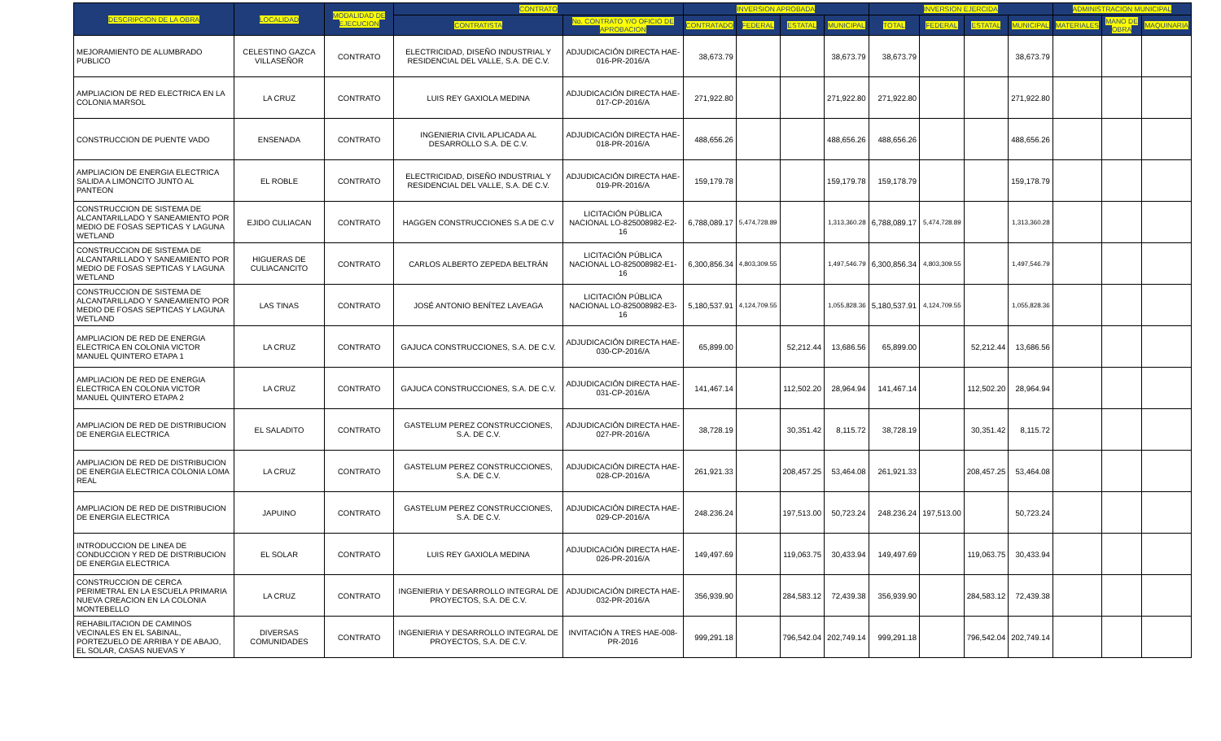| DESCRIPCION DE LA OBRA | LOCALIDAD | MODALIDAD DE EJECUCION | CONTRATO | | INVERSION APROBADA | | | | INVERSION EJERCIDA | | | | ADMINISTRACION MUNICIPAL | | |
| --- | --- | --- | --- | --- | --- | --- | --- | --- | --- | --- | --- | --- | --- | --- | --- |
| | | | CONTRATISTA | No. CONTRATO Y/O OFICIO DE APROBACION | CONTRATADO | FEDERAL | ESTATAL | MUNICIPAL | TOTAL | FEDERAL | ESTATAL | MUNICIPAL | MATERIALES | MANO DE OBRA | MAQUINARIA |
| MEJORAMIENTO DE ALUMBRADO PUBLICO | CELESTINO GAZCA VILLASEÑOR | CONTRATO | ELECTRICIDAD, DISEÑO INDUSTRIAL Y RESIDENCIAL DEL VALLE, S.A. DE C.V. | ADJUDICACIÓN DIRECTA HAE-016-PR-2016/A | 38,673.79 | | | 38,673.79 | 38,673.79 | | | 38,673.79 | | | |
| AMPLIACION DE RED ELECTRICA EN LA COLONIA MARSOL | LA CRUZ | CONTRATO | LUIS REY GAXIOLA MEDINA | ADJUDICACIÓN DIRECTA HAE-017-CP-2016/A | 271,922.80 | | | 271,922.80 | 271,922.80 | | | 271,922.80 | | | |
| CONSTRUCCION DE PUENTE VADO | ENSENADA | CONTRATO | INGENIERIA CIVIL APLICADA AL DESARROLLO S.A. DE C.V. | ADJUDICACIÓN DIRECTA HAE-018-PR-2016/A | 488,656.26 | | | 488,656.26 | 488,656.26 | | | 488,656.26 | | | |
| AMPLIACION DE ENERGIA ELECTRICA SALIDA A LIMONCITO JUNTO AL PANTEON | EL ROBLE | CONTRATO | ELECTRICIDAD, DISEÑO INDUSTRIAL Y RESIDENCIAL DEL VALLE, S.A. DE C.V. | ADJUDICACIÓN DIRECTA HAE-019-PR-2016/A | 159,179.78 | | | 159,179.78 | 159,178.79 | | | 159,178.79 | | | |
| CONSTRUCCION DE SISTEMA DE ALCANTARILLADO Y SANEAMIENTO POR MEDIO DE FOSAS SEPTICAS Y LAGUNA WETLAND | EJIDO CULIACAN | CONTRATO | HAGGEN CONSTRUCCIONES S.A DE C.V | LICITACIÓN PÚBLICA NACIONAL LO-825008982-E2-16 | 6,788,089.17 | 5,474,728.89 | | 1,313,360.28 | 6,788,089.17 | 5,474,728.89 | | 1,313,360.28 | | | |
| CONSTRUCCION DE SISTEMA DE ALCANTARILLADO Y SANEAMIENTO POR MEDIO DE FOSAS SEPTICAS Y LAGUNA WETLAND | HIGUERAS DE CULIACANCITO | CONTRATO | CARLOS ALBERTO ZEPEDA BELTRÁN | LICITACIÓN PÚBLICA NACIONAL LO-825008982-E1-16 | 6,300,856.34 | 4,803,309.55 | | 1,497,546.79 | 6,300,856.34 | 4,803,309.55 | | 1,497,546.79 | | | |
| CONSTRUCCION DE SISTEMA DE ALCANTARILLADO Y SANEAMIENTO POR MEDIO DE FOSAS SEPTICAS Y LAGUNA WETLAND | LAS TINAS | CONTRATO | JOSÉ ANTONIO BENÍTEZ LAVEAGA | LICITACIÓN PÚBLICA NACIONAL LO-825008982-E3-16 | 5,180,537.91 | 4,124,709.55 | | 1,055,828.36 | 5,180,537.91 | 4,124,709.55 | | 1,055,828.36 | | | |
| AMPLIACION DE RED DE ENERGIA ELECTRICA EN COLONIA VICTOR MANUEL QUINTERO ETAPA 1 | LA CRUZ | CONTRATO | GAJUCA CONSTRUCCIONES, S.A. DE C.V. | ADJUDICACIÓN DIRECTA HAE-030-CP-2016/A | 65,899.00 | | 52,212.44 | 13,686.56 | 65,899.00 | | 52,212.44 | 13,686.56 | | | |
| AMPLIACION DE RED DE ENERGIA ELECTRICA EN COLONIA VICTOR MANUEL QUINTERO ETAPA 2 | LA CRUZ | CONTRATO | GAJUCA CONSTRUCCIONES, S.A. DE C.V. | ADJUDICACIÓN DIRECTA HAE-031-CP-2016/A | 141,467.14 | | 112,502.20 | 28,964.94 | 141,467.14 | | 112,502.20 | 28,964.94 | | | |
| AMPLIACION DE RED DE DISTRIBUCION DE ENERGIA ELECTRICA | EL SALADITO | CONTRATO | GASTELUM PEREZ CONSTRUCCIONES, S.A. DE C.V. | ADJUDICACIÓN DIRECTA HAE-027-PR-2016/A | 38,728.19 | | 30,351.42 | 8,115.72 | 38,728.19 | | 30,351.42 | 8,115.72 | | | |
| AMPLIACION DE RED DE DISTRIBUCION DE ENERGIA ELECTRICA COLONIA LOMA REAL | LA CRUZ | CONTRATO | GASTELUM PEREZ CONSTRUCCIONES, S.A. DE C.V. | ADJUDICACIÓN DIRECTA HAE-028-CP-2016/A | 261,921.33 | | 208,457.25 | 53,464.08 | 261,921.33 | | 208,457.25 | 53,464.08 | | | |
| AMPLIACION DE RED DE DISTRIBUCION DE ENERGIA ELECTRICA | JAPUINO | CONTRATO | GASTELUM PEREZ CONSTRUCCIONES, S.A. DE C.V. | ADJUDICACIÓN DIRECTA HAE-029-CP-2016/A | 248.236.24 | | 197,513.00 | 50,723.24 | 248.236.24 | 197,513.00 | | 50,723.24 | | | |
| INTRODUCCION DE LINEA DE CONDUCCION Y RED DE DISTRIBUCION DE ENERGIA ELECTRICA | EL SOLAR | CONTRATO | LUIS REY GAXIOLA MEDINA | ADJUDICACIÓN DIRECTA HAE-026-PR-2016/A | 149,497.69 | | 119,063.75 | 30,433.94 | 149,497.69 | | 119,063.75 | 30,433.94 | | | |
| CONSTRUCCION DE CERCA PERIMETRAL EN LA ESCUELA PRIMARIA NUEVA CREACION EN LA COLONIA MONTEBELLO | LA CRUZ | CONTRATO | INGENIERIA Y DESARROLLO INTEGRAL DE PROYECTOS, S.A. DE C.V. | ADJUDICACIÓN DIRECTA HAE-032-PR-2016/A | 356,939.90 | | 284,583.12 | 72,439.38 | 356,939.90 | | 284,583.12 | 72,439.38 | | | |
| REHABILITACION DE CAMINOS VECINALES EN EL SABINAL, PORTEZUELO DE ARRIBA Y DE ABAJO, EL SOLAR, CASAS NUEVAS Y | DIVERSAS COMUNIDADES | CONTRATO | INGENIERIA Y DESARROLLO INTEGRAL DE PROYECTOS, S.A. DE C.V. | INVITACIÓN A TRES HAE-008-PR-2016 | 999,291.18 | | 796,542.04 | 202,749.14 | 999,291.18 | | 796,542.04 | 202,749.14 | | | |